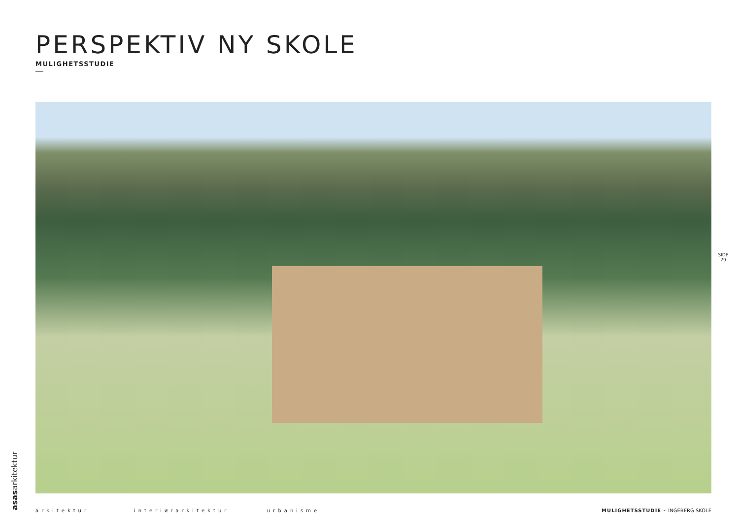PERSPEKTIV NY SKOLE
MULIGHETSSTUDIE
SIDE
29
asasarkitektur arkitektur interiørarkitektur urbanisme MULIGHETSSTUDIE - INGEBERG SKOLE